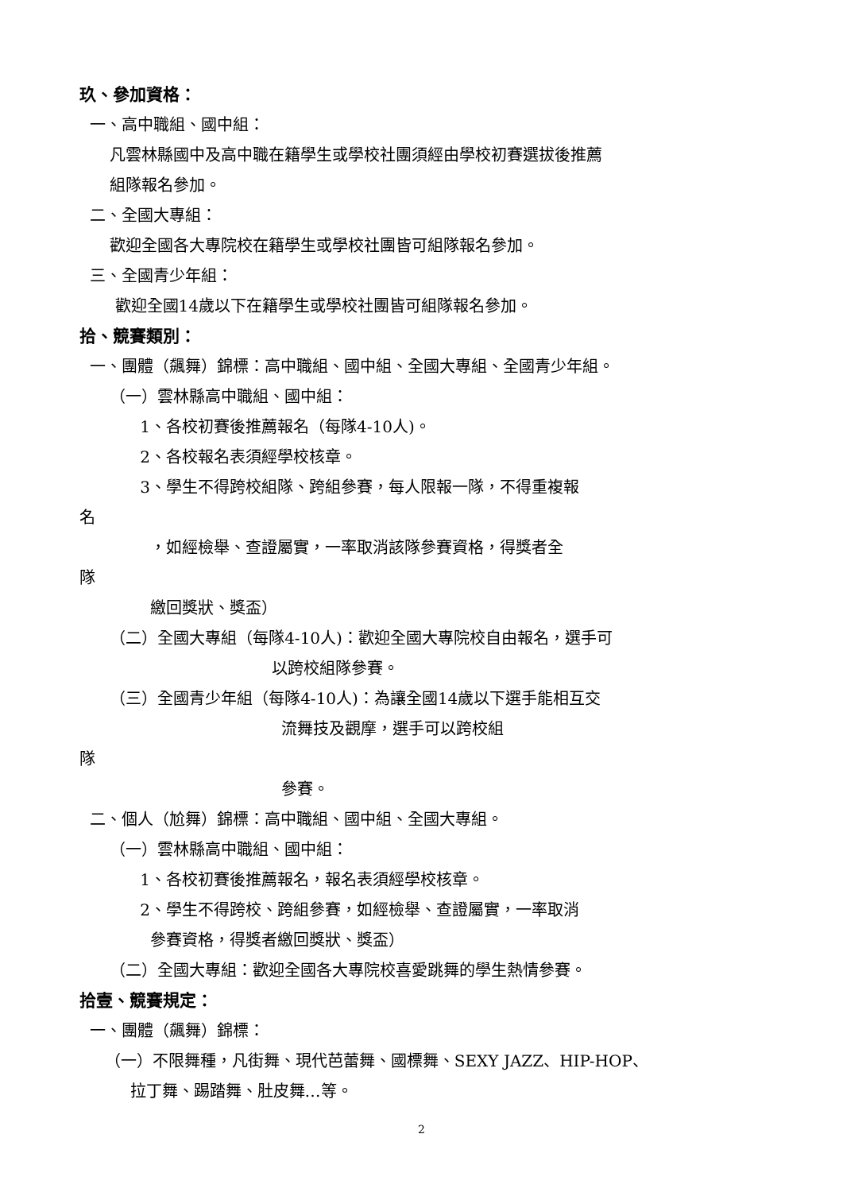玖、參加資格：
一、高中職組、國中組：
凡雲林縣國中及高中職在籍學生或學校社團須經由學校初賽選拔後推薦
組隊報名參加。
二、全國大專組：
歡迎全國各大專院校在籍學生或學校社團皆可組隊報名參加。
三、全國青少年組：
歡迎全國14歲以下在籍學生或學校社團皆可組隊報名參加。
拾、競賽類別：
一、團體（飆舞）錦標：高中職組、國中組、全國大專組、全國青少年組。
（一）雲林縣高中職組、國中組：
1、各校初賽後推薦報名（每隊4-10人)。
2、各校報名表須經學校核章。
3、學生不得跨校組隊、跨組參賽，每人限報一隊，不得重複報
名
，如經檢舉、查證屬實，一率取消該隊參賽資格，得獎者全
隊
繳回獎狀、獎盃）
（二）全國大專組（每隊4-10人)：歡迎全國大專院校自由報名，選手可
以跨校組隊參賽。
（三）全國青少年組（每隊4-10人)：為讓全國14歲以下選手能相互交
流舞技及觀摩，選手可以跨校組
隊
參賽。
二、個人（尬舞）錦標：高中職組、國中組、全國大專組。
（一）雲林縣高中職組、國中組：
1、各校初賽後推薦報名，報名表須經學校核章。
2、學生不得跨校、跨組參賽，如經檢舉、查證屬實，一率取消
參賽資格，得獎者繳回獎狀、獎盃）
（二）全國大專組：歡迎全國各大專院校喜愛跳舞的學生熱情參賽。
拾壹、競賽規定：
一、團體（飆舞）錦標：
（一）不限舞種，凡街舞、現代芭蕾舞、國標舞、SEXY JAZZ、HIP-HOP、
拉丁舞、踢踏舞、肚皮舞…等。
2